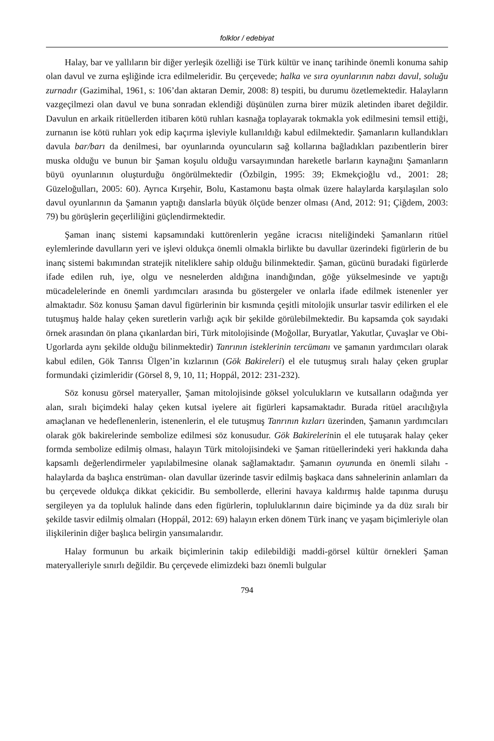folklor / edebiyat
Halay, bar ve yallıların bir diğer yerleşik özelliği ise Türk kültür ve inanç tarihinde önemli konuma sahip olan davul ve zurna eşliğinde icra edilmeleridir. Bu çerçevede; halka ve sıra oyunlarının nabzı davul, soluğu zurnadır (Gazimihal, 1961, s: 106’dan aktaran Demir, 2008: 8) tespiti, bu durumu özetlemektedir. Halayların vazgeçilmezi olan davul ve buna sonradan eklendiği düşünülen zurna birer müzik aletinden ibaret değildir. Davulun en arkaik ritüellerden itibaren kötü ruhları kasnağa toplayarak tokmakla yok edilmesini temsil ettiği, zurnanın ise kötü ruhları yok edip kaçırma işleviyle kullanıldığı kabul edilmektedir. Şamanların kullandıkları davula bar/barı da denilmesi, bar oyunlarında oyuncuların sağ kollarına bağladıkları pazıbentlerin birer muska olduğu ve bunun bir Şaman koşulu olduğu varsayımından hareketle barların kaynağını Şamanların büyü oyunlarının oluşturduğu öngörülmektedir (Özbilgin, 1995: 39; Ekmekçioğlu vd., 2001: 28; Güzeloğulları, 2005: 60). Ayrıca Kırşehir, Bolu, Kastamonu başta olmak üzere halaylarda karşılaşılan solo davul oyunlarının da Şamanın yaptığı danslarla büyük ölçüde benzer olması (And, 2012: 91; Çiğdem, 2003: 79) bu görüşlerin geçerliliğini güçlendirmektedir.
Şaman inanç sistemi kapsamındaki kuttörenlerin yegâne icracısı niteliğindeki Şamanların ritüel eylemlerinde davulların yeri ve işlevi oldukça önemli olmakla birlikte bu davullar üzerindeki figürlerin de bu inanç sistemi bakımından stratejik niteliklere sahip olduğu bilinmektedir. Şaman, gücünü buradaki figürlerde ifade edilen ruh, iye, olgu ve nesnelerden aldığına inandığından, göğe yükselmesinde ve yaptığı mücadelelerinde en önemli yardımcıları arasında bu göstergeler ve onlarla ifade edilmek istenenler yer almaktadır. Söz konusu Şaman davul figürlerinin bir kısmında çeşitli mitolojik unsurlar tasvir edilirken el ele tutuşmuş halde halay çeken suretlerin varlığı açık bir şekilde görülebilmektedir. Bu kapsamda çok sayıdaki örnek arasından ön plana çıkanlardan biri, Türk mitolojisinde (Moğollar, Buryatlar, Yakutlar, Çuvaşlar ve Obi-Ugorlarda aynı şekilde olduğu bilinmektedir) Tanrının isteklerinin tercümanı ve şamanın yardımcıları olarak kabul edilen, Gök Tanrısı Ülgen’in kızlarının (Gök Bakireleri) el ele tutuşmuş sıralı halay çeken gruplar formundaki çizimleridir (Görsel 8, 9, 10, 11; Hoppál, 2012: 231-232).
Söz konusu görsel materyaller, Şaman mitolojisinde göksel yolculukların ve kutsalların odağında yer alan, sıralı biçimdeki halay çeken kutsal iyelere ait figürleri kapsamaktadır. Burada ritüel aracılığıyla amaçlanan ve hedeflenenlerin, istenenlerin, el ele tutuşmuş Tanrının kızları üzerinden, Şamanın yardımcıları olarak gök bakirelerinde sembolize edilmesi söz konusudur. Gök Bakirelerinin el ele tutuşarak halay çeker formda sembolize edilmiş olması, halayın Türk mitolojisindeki ve Şaman ritüellerindeki yeri hakkında daha kapsamlı değerlendirmeler yapılabilmesine olanak sağlamaktadır. Şamanın oyununda en önemli silahı -halaylarda da başlıca enstrüman- olan davullar üzerinde tasvir edilmiş başkaca dans sahnelerinin anlamları da bu çerçevede oldukça dikkat çekicidir. Bu sembollerde, ellerini havaya kaldırmış halde tapınma duruşu sergileyen ya da topluluk halinde dans eden figürlerin, topluluklarının daire biçiminde ya da düz sıralı bir şekilde tasvir edilmiş olmaları (Hoppál, 2012: 69) halayın erken dönem Türk inanç ve yaşam biçimleriyle olan ilişkilerinin diğer başlıca belirgin yansımalarıdır.
Halay formunun bu arkaik biçimlerinin takip edilebildiği maddi-görsel kültür örnekleri Şaman materyalleriyle sınırlı değildir. Bu çerçevede elimizdeki bazı önemli bulgular
794